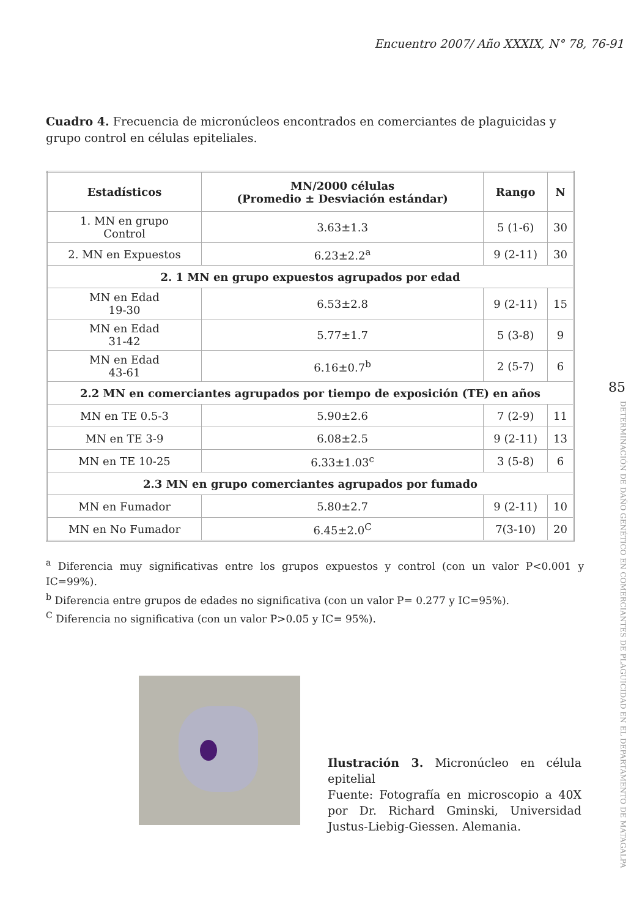Encuentro 2007/ Año XXXIX, N° 78, 76-91
Cuadro 4. Frecuencia de micronúcleos encontrados en comerciantes de plaguicidas y grupo control en células epiteliales.
| Estadísticos | MN/2000 células (Promedio ± Desviación estándar) | Rango | N |
| --- | --- | --- | --- |
| 1. MN en grupo Control | 3.63±1.3 | 5 (1-6) | 30 |
| 2. MN en Expuestos | 6.23±2.2<sup>a</sup> | 9 (2-11) | 30 |
| 2. 1 MN en grupo expuestos agrupados por edad | | | |
| MN en Edad 19-30 | 6.53±2.8 | 9 (2-11) | 15 |
| MN en Edad 31-42 | 5.77±1.7 | 5 (3-8) | 9 |
| MN en Edad 43-61 | 6.16±0.7<sup>b</sup> | 2 (5-7) | 6 |
| 2.2 MN en comerciantes agrupados por tiempo de exposición (TE) en años | | | |
| MN en TE 0.5-3 | 5.90±2.6 | 7 (2-9) | 11 |
| MN en TE 3-9 | 6.08±2.5 | 9 (2-11) | 13 |
| MN en TE 10-25 | 6.33±1.03<sup>c</sup> | 3 (5-8) | 6 |
| 2.3 MN en grupo comerciantes agrupados por fumado | | | |
| MN en Fumador | 5.80±2.7 | 9 (2-11) | 10 |
| MN en No Fumador | 6.45±2.0<sup>C</sup> | 7(3-10) | 20 |
<sup>a</sup> Diferencia muy significativas entre los grupos expuestos y control (con un valor P<0.001 y IC=99%).
<sup>b</sup> Diferencia entre grupos de edades no significativa (con un valor P= 0.277 y IC=95%).
<sup>C</sup> Diferencia no significativa (con un valor P>0.05 y IC= 95%).
Ilustración 3. Micronúcleo en célula epitelial
Fuente: Fotografía en microscopio a 40X por Dr. Richard Gminski, Universidad Justus-Liebig-Giessen. Alemania.
85
DETERMINACIÓN DE DAÑO GENÉTICO EN COMERCIANTES DE PLAGUICIDAD EN EL DEPARTAMENTO DE MATAGALPA